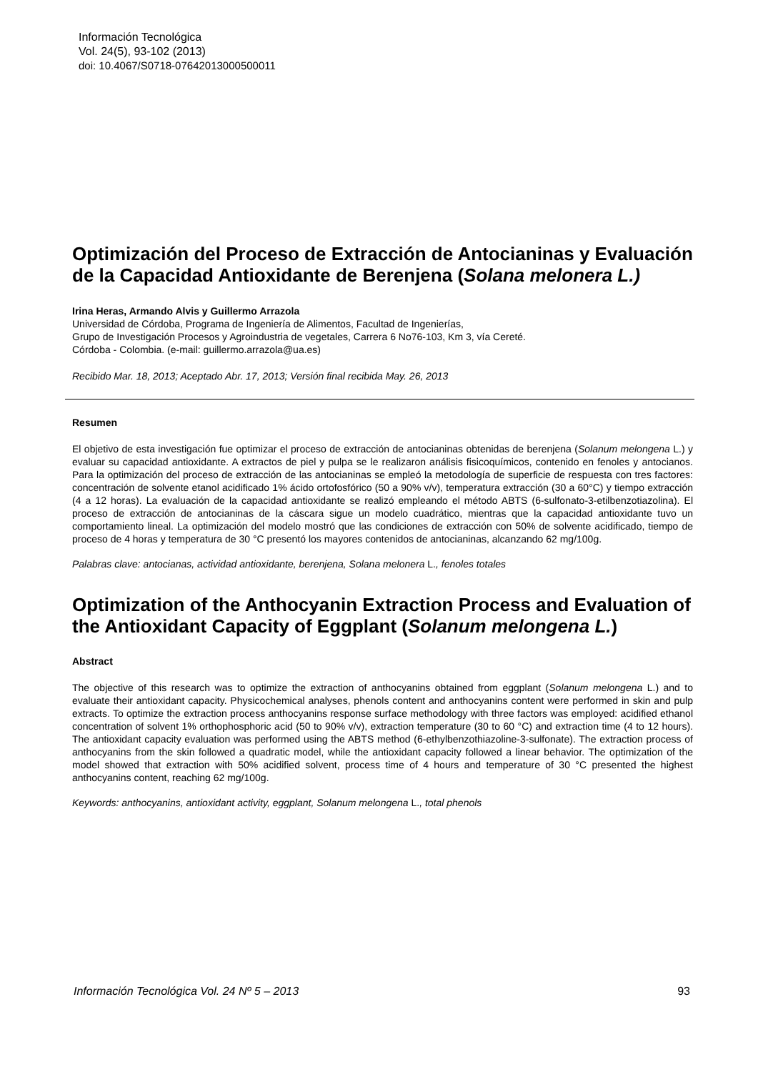Información Tecnológica
Vol. 24(5), 93-102 (2013)
doi: 10.4067/S0718-07642013000500011
Optimización del Proceso de Extracción de Antocianinas y Evaluación de la Capacidad Antioxidante de Berenjena (Solana melonera L.)
Irina Heras, Armando Alvis y Guillermo Arrazola
Universidad de Córdoba, Programa de Ingeniería de Alimentos, Facultad de Ingenierías,
Grupo de Investigación Procesos y Agroindustria de vegetales, Carrera 6 No76-103, Km 3, vía Cereté.
Córdoba - Colombia. (e-mail: guillermo.arrazola@ua.es)
Recibido Mar. 18, 2013; Aceptado Abr. 17, 2013; Versión final recibida May. 26, 2013
Resumen
El objetivo de esta investigación fue optimizar el proceso de extracción de antocianinas obtenidas de berenjena (Solanum melongena L.) y evaluar su capacidad antioxidante. A extractos de piel y pulpa se le realizaron análisis fisicoquímicos, contenido en fenoles y antocianos. Para la optimización del proceso de extracción de las antocianinas se empleó la metodología de superficie de respuesta con tres factores: concentración de solvente etanol acidificado 1% ácido ortofosfórico (50 a 90% v/v), temperatura extracción (30 a 60°C) y tiempo extracción (4 a 12 horas). La evaluación de la capacidad antioxidante se realizó empleando el método ABTS (6-sulfonato-3-etilbenzotiazolina). El proceso de extracción de antocianinas de la cáscara sigue un modelo cuadrático, mientras que la capacidad antioxidante tuvo un comportamiento lineal. La optimización del modelo mostró que las condiciones de extracción con 50% de solvente acidificado, tiempo de proceso de 4 horas y temperatura de 30 °C presentó los mayores contenidos de antocianinas, alcanzando 62 mg/100g.
Palabras clave: antocianas, actividad antioxidante, berenjena, Solana melonera L., fenoles totales
Optimization of the Anthocyanin Extraction Process and Evaluation of the Antioxidant Capacity of Eggplant (Solanum melongena L.)
Abstract
The objective of this research was to optimize the extraction of anthocyanins obtained from eggplant (Solanum melongena L.) and to evaluate their antioxidant capacity. Physicochemical analyses, phenols content and anthocyanins content were performed in skin and pulp extracts. To optimize the extraction process anthocyanins response surface methodology with three factors was employed: acidified ethanol concentration of solvent 1% orthophosphoric acid (50 to 90% v/v), extraction temperature (30 to 60 °C) and extraction time (4 to 12 hours). The antioxidant capacity evaluation was performed using the ABTS method (6-ethylbenzothiazoline-3-sulfonate). The extraction process of anthocyanins from the skin followed a quadratic model, while the antioxidant capacity followed a linear behavior. The optimization of the model showed that extraction with 50% acidified solvent, process time of 4 hours and temperature of 30 °C presented the highest anthocyanins content, reaching 62 mg/100g.
Keywords: anthocyanins, antioxidant activity, eggplant, Solanum melongena L., total phenols
Información Tecnológica Vol. 24 Nº 5 – 2013 93